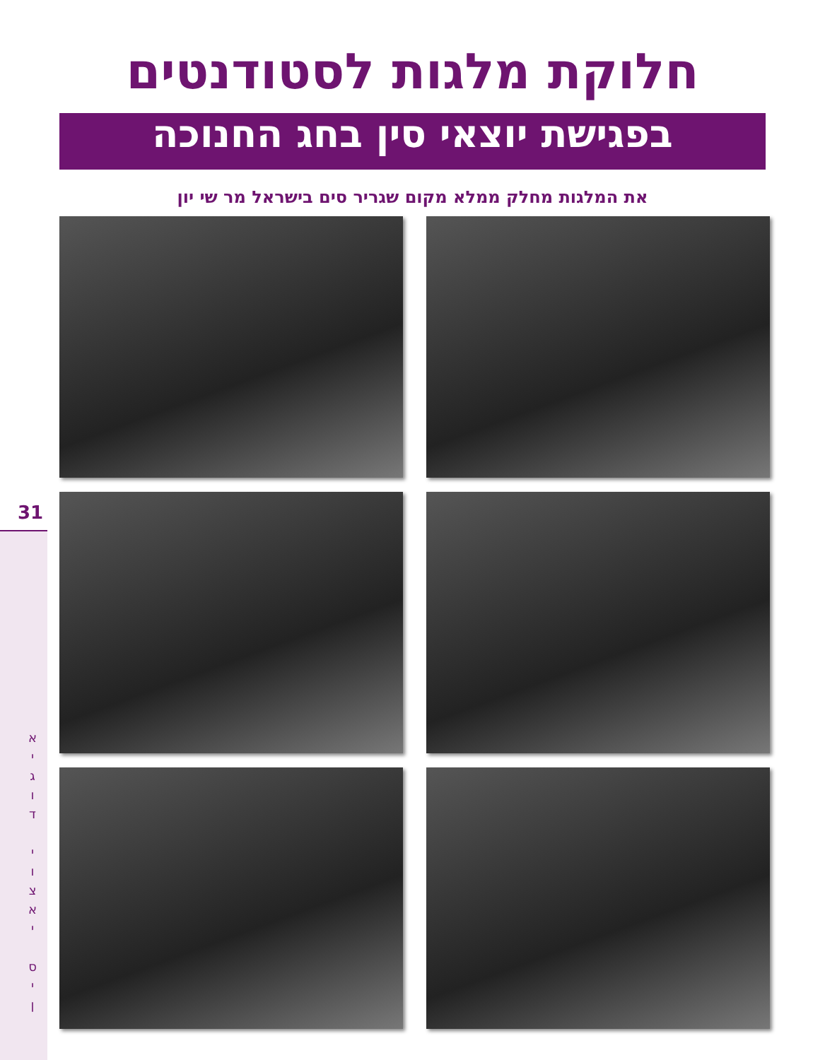31
א
י
ג
ו
ד
י
ו
צ
א
י
ס
י
ן
חלוקת מלגות לסטודנטים
בפגישת יוצאי סין בחג החנוכה
את המלגות מחלק ממלא מקום שגריר סים בישראל מר שי יון